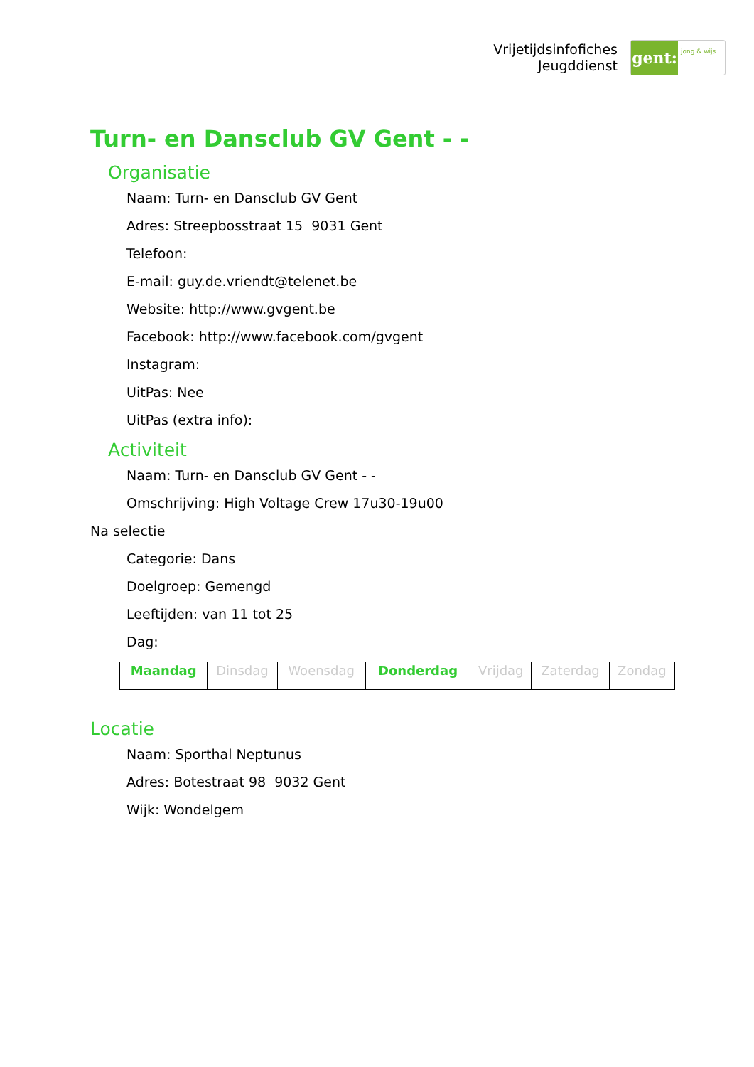Vrijetijdsinfofiches
Jeugddienst
gent:
jong & wijs
Turn- en Dansclub GV Gent - -
Organisatie
Naam: Turn- en Dansclub GV Gent
Adres: Streepbosstraat 15 9031 Gent
Telefoon:
E-mail: guy.de.vriendt@telenet.be
Website: http://www.gvgent.be
Facebook: http://www.facebook.com/gvgent
Instagram:
UitPas: Nee
UitPas (extra info):
Activiteit
Naam: Turn- en Dansclub GV Gent - -
Omschrijving: High Voltage Crew 17u30-19u00
Na selectie
Categorie: Dans
Doelgroep: Gemengd
Leeftijden: van 11 tot 25
Dag:
| Maandag | Dinsdag | Woensdag | Donderdag | Vrijdag | Zaterdag | Zondag |
Locatie
Naam: Sporthal Neptunus
Adres: Botestraat 98 9032 Gent
Wijk: Wondelgem